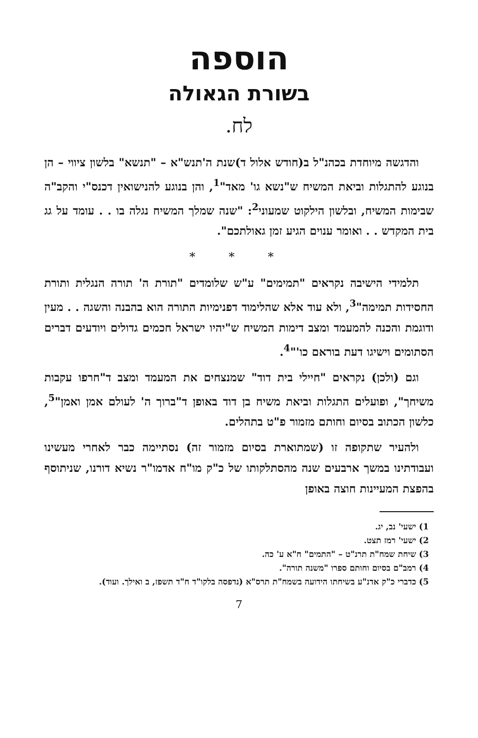הוספה
בשורת הגאולה
לח.
והדגשה מיוחדת בכהנ"ל ב(חודש אלול ד)שנת ה'תנש"א – "תנשא" בלשון ציווי – הן בנוגע להתגלות וביאת המשיח ש"נשא גו' מאד"<sup>1</sup>, והן בנוגע להנישואין דכנס"י והקב"ה שבימות המשיח, ובלשון הילקוט שמעוני<sup>2</sup>: "שנה שמלך המשיח נגלה בו . . עומד על גג בית המקדש . . ואומר ענוים הגיע זמן גאולתכם".
* * *
תלמידי הישיבה נקראים "תמימים" ע"ש שלומדים "תורת ה' תורה הנגלית ותורת החסידות תמימה"<sup>3</sup>, ולא עוד אלא שהלימוד דפנימיות התורה הוא בהבנה והשגה . . מעין ודוגמת והכנה להמעמד ומצב דימות המשיח ש"יהיו ישראל חכמים גדולים ויודעים דברים הסתומים וישיגו דעת בוראם כו'"<sup>4</sup>.
וגם (ולכן) נקראים "חיילי בית דוד" שמנצחים את המעמד ומצב ד"חרפו עקבות משיחך", ופועלים התגלות וביאת משיח בן דוד באופן ד"ברוך ה' לעולם אמן ואמן"<sup>5</sup>, כלשון הכתוב בסיום וחותם מזמור פ"ט בתהלים.
ולהעיר שתקופה זו (שמתוארת בסיום מזמור זה) נסתיימה כבר לאחרי מעשינו ועבודתינו במשך ארבעים שנה מהסתלקותו של כ"ק מו"ח אדמו"ר נשיא דורנו, שניתוסף בהפצת המעיינות חוצה באופן
1) ישעי' נב, יג.
2) ישעי' רמז תצט.
3) שיחת שמח"ת תרנ"ט – "התמים" ח"א ע' כה.
4) רמב"ם בסיום וחותם ספרו "משנה תורה".
5) כדברי כ"ק אדנ"ע בשיחתו הידועה בשמח"ת תרס"א (נדפסה בלקו"ד ח"ד תשפז, ב ואילך. ועוד).
7